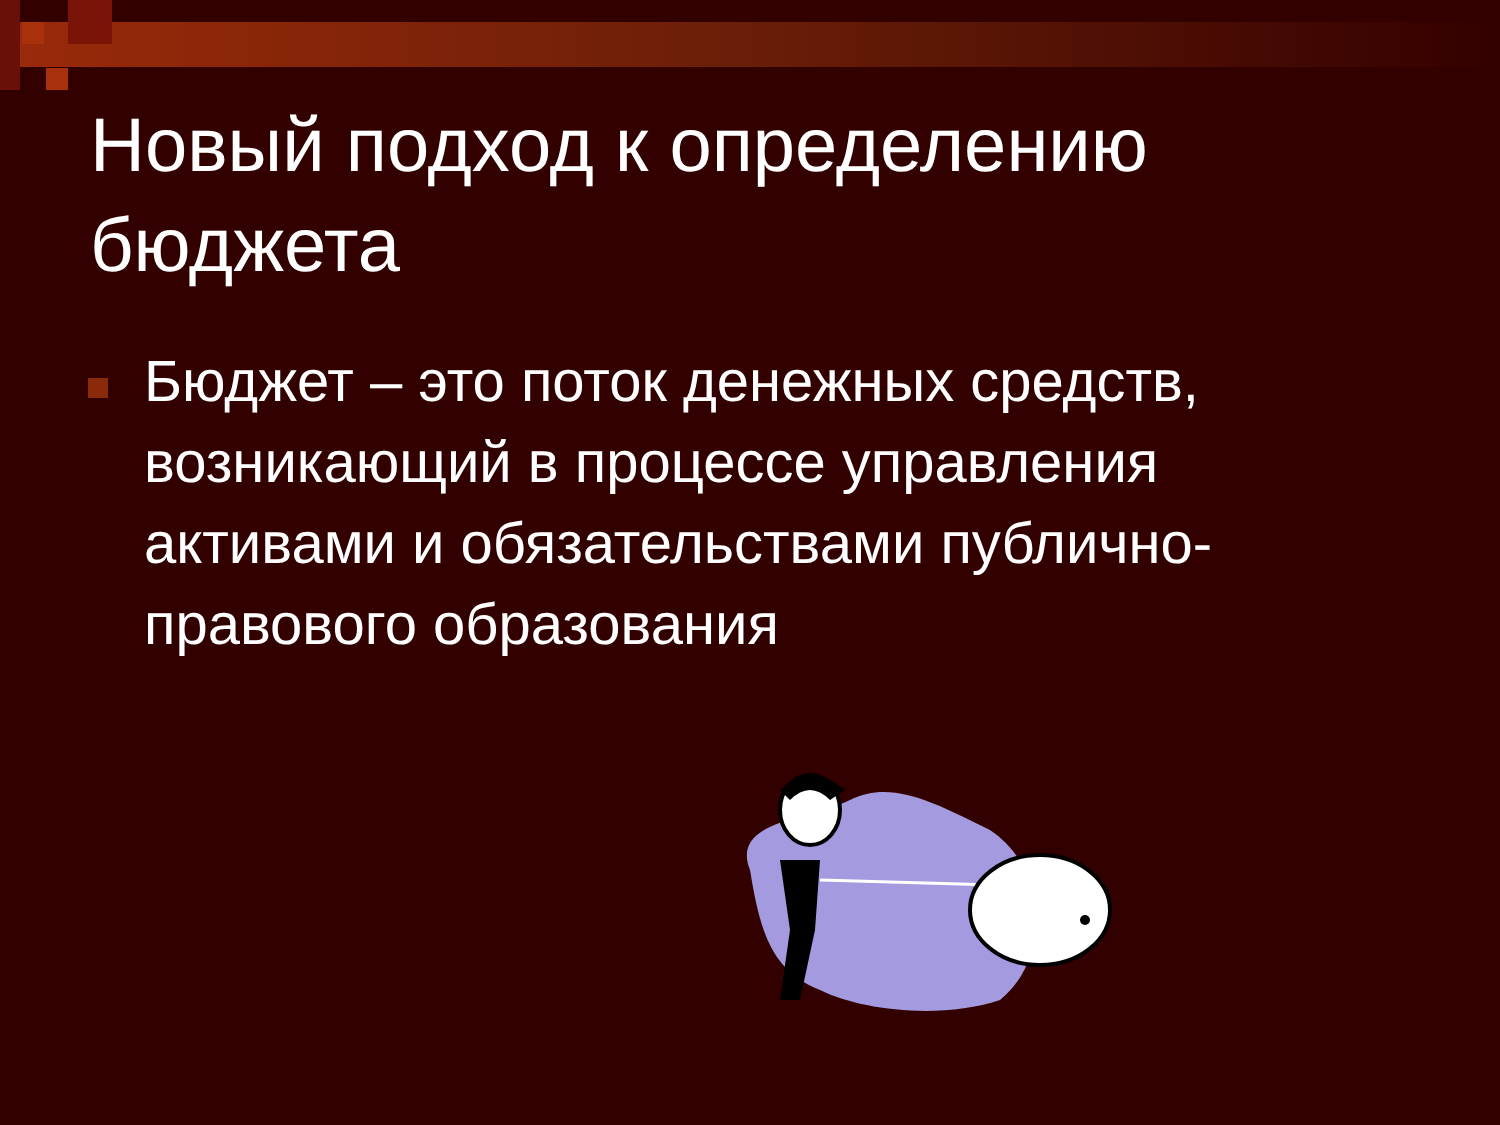Новый подход к определению бюджета
Бюджет – это поток денежных средств, возникающий в процессе управления активами и обязательствами публично-правового образования